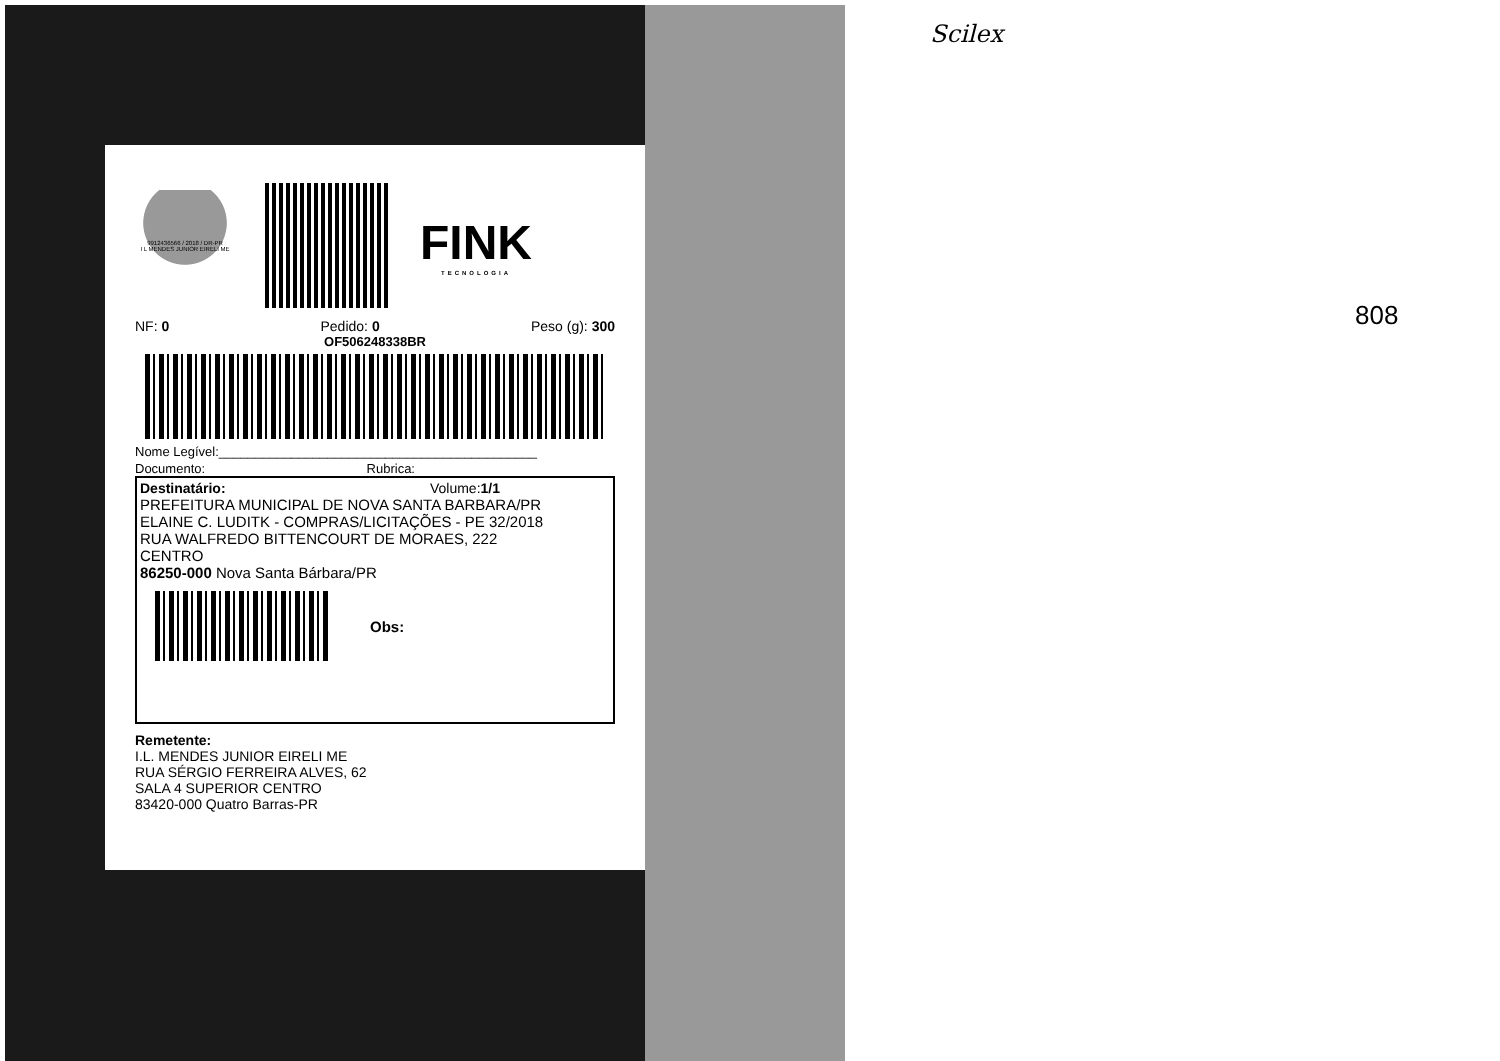Scilex
808
9912436566 / 2018 / DR-PR
I L MENDES JUNIOR EIRELI ME
FINK
TECNOLOGIA
NF: 0 Pedido: 0 Peso (g): 300
OF506248338BR
Nome Legível:____________________________________________
Documento: Rubrica:
Destinatário: Volume:1/1
PREFEITURA MUNICIPAL DE NOVA SANTA BARBARA/PR
ELAINE C. LUDITK - COMPRAS/LICITAÇÕES - PE 32/2018
RUA WALFREDO BITTENCOURT DE MORAES, 222
CENTRO
86250-000 Nova Santa Bárbara/PR
Obs:
Remetente:
I.L. MENDES JUNIOR EIRELI ME
RUA SÉRGIO FERREIRA ALVES, 62
SALA 4 SUPERIOR CENTRO
83420-000 Quatro Barras-PR